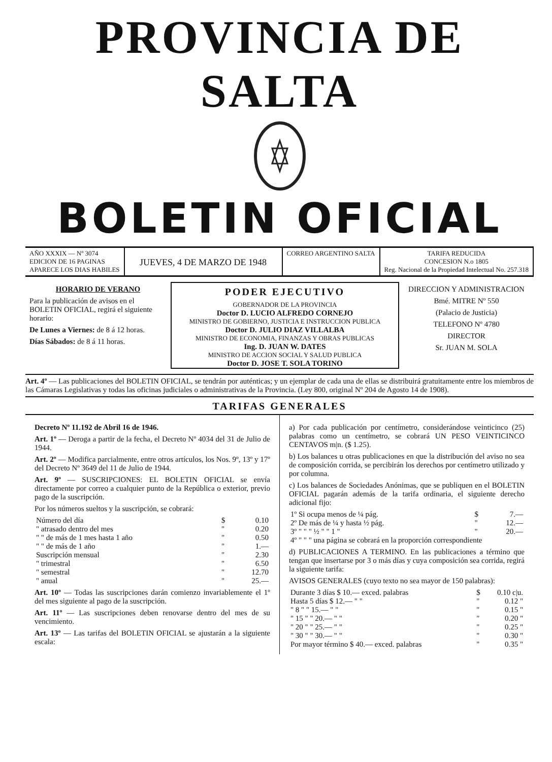PROVINCIA DE SALTA
BOLETIN OFICIAL
AÑO XXXIX — Nº 3074
EDICION DE 16 PAGINAS
APARECE LOS DIAS HABILES
JUEVES, 4 DE MARZO DE 1948
CORREO ARGENTINO SALTA TARIFA REDUCIDA
CONCESION N.o 1805
Reg. Nacional de la Propiedad Intelectual No. 257.318
HORARIO DE VERANO
Para la publicación de avisos en el BOLETIN OFICIAL, regirá el siguiente horario:
De Lunes a Viernes: de 8 á 12 horas.
Días Sábados: de 8 á 11 horas.
PODER EJECUTIVO
GOBERNADOR DE LA PROVINCIA
Doctor D. LUCIO ALFREDO CORNEJO
MINISTRO DE GOBIERNO, JUSTICIA E INSTRUCCION PUBLICA
Doctor D. JULIO DIAZ VILLALBA
MINISTRO DE ECONOMIA, FINANZAS Y OBRAS PUBLICAS
Ing. D. JUAN W. DATES
MINISTRO DE ACCION SOCIAL Y SALUD PUBLICA
Doctor D. JOSE T. SOLA TORINO
DIRECCION Y ADMINISTRACION
Bmé. MITRE Nº 550
(Palacio de Justicia)
TELEFONO Nº 4780
DIRECTOR
Sr. JUAN M. SOLA
Art. 4º — Las publicaciones del BOLETIN OFICIAL, se tendrán por auténticas; y un ejemplar de cada una de ellas se distribuirá gratuitamente entre los miembros de las Cámaras Legislativas y todas las oficinas judiciales o administrativas de la Provincia. (Ley 800, original Nº 204 de Agosto 14 de 1908).
TARIFAS GENERALES
Decreto Nº 11.192 de Abril 16 de 1946.
Art. 1º — Deroga a partir de la fecha, el Decreto Nº 4034 del 31 de Julio de 1944.
Art. 2º — Modifica parcialmente, entre otros artículos, los Nos. 9º, 13º y 17º del Decreto Nº 3649 del 11 de Julio de 1944.
Art. 9º — SUSCRIPCIONES: EL BOLETIN OFICIAL se envía directamente por correo a cualquier punto de la República o exterior, previo pago de la suscripción.
Por los números sueltos y la suscripción, se cobrará:
| Número del día | $ | 0.10 |
| " atrasado dentro del mes | " | 0.20 |
| " " de más de 1 mes hasta 1 año | " | 0.50 |
| " " de más de 1 año | " | 1.— |
| Suscripción mensual | " | 2.30 |
| " trimestral | " | 6.50 |
| " semestral | " | 12.70 |
| " anual | " | 25.— |
Art. 10º — Todas las suscripciones darán comienzo invariablemente el 1º del mes siguiente al pago de la suscripción.
Art. 11º — Las suscripciones deben renovarse dentro del mes de su vencimiento.
Art. 13º — Las tarifas del BOLETIN OFICIAL se ajustarán a la siguiente escala:
a) Por cada publicación por centímetro, considerándose veinticinco (25) palabras como un centímetro, se cobrará UN PESO VEINTICINCO CENTAVOS m|n. ($ 1.25).
b) Los balances u otras publicaciones en que la distribución del aviso no sea de composición corrida, se percibirán los derechos por centímetro utilizado y por columna.
c) Los balances de Sociedades Anónimas, que se publiquen en el BOLETIN OFICIAL pagarán además de la tarifa ordinaria, el siguiente derecho adicional fijo:
| 1º Si ocupa menos de ¼ pág. | $ | 7.— |
| 2º De más de ¼ y hasta ½ pág. | " | 12.— |
| 3º " " " ½ " " 1 " | " | 20.— |
| 4º " " " una página se cobrará en la proporción correspondiente | | |
d) PUBLICACIONES A TERMINO. En las publicaciones a término que tengan que insertarse por 3 o más días y cuya composición sea corrida, regirá la siguiente tarifa:
AVISOS GENERALES (cuyo texto no sea mayor de 150 palabras):
| Durante 3 días $ 10.— exced. palabras | $ | 0.10 c/u. |
| Hasta 5 días $ 12.— " " | " | 0.12 " |
| " 8 " " 15.— " " | " | 0.15 " |
| " 15 " " 20.— " " | " | 0.20 " |
| " 20 " " 25.— " " | " | 0.25 " |
| " 30 " " 30.— " " | " | 0.30 " |
| Por mayor término $ 40.— exced. palabras | " | 0.35 " |